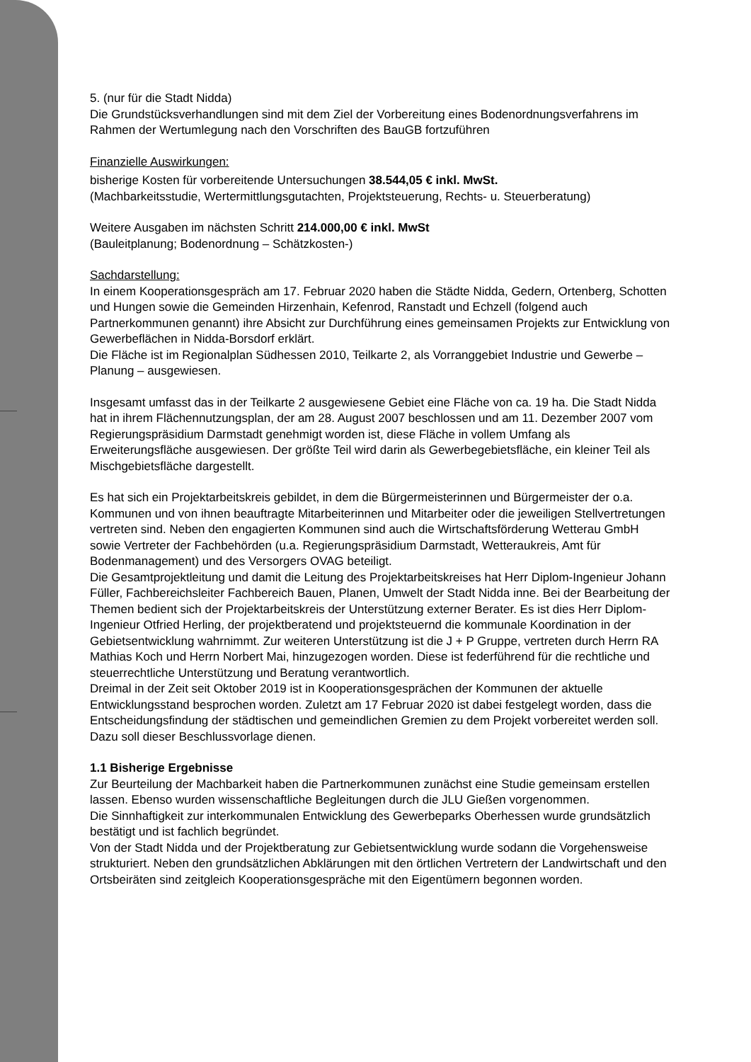5. (nur für die Stadt Nidda)
Die Grundstücksverhandlungen sind mit dem Ziel der Vorbereitung eines Bodenordnungsverfahrens im Rahmen der Wertumlegung nach den Vorschriften des BauGB fortzuführen
Finanzielle Auswirkungen:
bisherige Kosten für vorbereitende Untersuchungen 38.544,05 € inkl. MwSt.
(Machbarkeitsstudie, Wertermittlungsgutachten, Projektsteuerung, Rechts- u. Steuerberatung)
Weitere Ausgaben im nächsten Schritt 214.000,00 € inkl. MwSt
(Bauleitplanung; Bodenordnung – Schätzkosten-)
Sachdarstellung:
In einem Kooperationsgespräch am 17. Februar 2020 haben die Städte Nidda, Gedern, Ortenberg, Schotten und Hungen sowie die Gemeinden Hirzenhain, Kefenrod, Ranstadt und Echzell (folgend auch Partnerkommunen genannt) ihre Absicht zur Durchführung eines gemeinsamen Projekts zur Entwicklung von Gewerbeflächen in Nidda-Borsdorf erklärt.
Die Fläche ist im Regionalplan Südhessen 2010, Teilkarte 2, als Vorranggebiet Industrie und Gewerbe – Planung – ausgewiesen.
Insgesamt umfasst das in der Teilkarte 2 ausgewiesene Gebiet eine Fläche von ca. 19 ha. Die Stadt Nidda hat in ihrem Flächennutzungsplan, der am 28. August 2007 beschlossen und am 11. Dezember 2007 vom Regierungspräsidium Darmstadt genehmigt worden ist, diese Fläche in vollem Umfang als Erweiterungsfläche ausgewiesen. Der größte Teil wird darin als Gewerbegebietsfläche, ein kleiner Teil als Mischgebietsfläche dargestellt.
Es hat sich ein Projektarbeitskreis gebildet, in dem die Bürgermeisterinnen und Bürgermeister der o.a. Kommunen und von ihnen beauftragte Mitarbeiterinnen und Mitarbeiter oder die jeweiligen Stellvertretungen vertreten sind. Neben den engagierten Kommunen sind auch die Wirtschaftsförderung Wetterau GmbH sowie Vertreter der Fachbehörden (u.a. Regierungspräsidium Darmstadt, Wetteraukreis, Amt für Bodenmanagement) und des Versorgers OVAG beteiligt.
Die Gesamtprojektleitung und damit die Leitung des Projektarbeitskreises hat Herr Diplom-Ingenieur Johann Füller, Fachbereichsleiter Fachbereich Bauen, Planen, Umwelt der Stadt Nidda inne. Bei der Bearbeitung der Themen bedient sich der Projektarbeitskreis der Unterstützung externer Berater. Es ist dies Herr Diplom-Ingenieur Otfried Herling, der projektberatend und projektsteuernd die kommunale Koordination in der Gebietsentwicklung wahrnimmt. Zur weiteren Unterstützung ist die J + P Gruppe, vertreten durch Herrn RA Mathias Koch und Herrn Norbert Mai, hinzugezogen worden. Diese ist federführend für die rechtliche und steuerrechtliche Unterstützung und Beratung verantwortlich.
Dreimal in der Zeit seit Oktober 2019 ist in Kooperationsgesprächen der Kommunen der aktuelle Entwicklungsstand besprochen worden. Zuletzt am 17 Februar 2020 ist dabei festgelegt worden, dass die Entscheidungsfindung der städtischen und gemeindlichen Gremien zu dem Projekt vorbereitet werden soll. Dazu soll dieser Beschlussvorlage dienen.
1.1 Bisherige Ergebnisse
Zur Beurteilung der Machbarkeit haben die Partnerkommunen zunächst eine Studie gemeinsam erstellen lassen. Ebenso wurden wissenschaftliche Begleitungen durch die JLU Gießen vorgenommen.
Die Sinnhaftigkeit zur interkommunalen Entwicklung des Gewerbeparks Oberhessen wurde grundsätzlich bestätigt und ist fachlich begründet.
Von der Stadt Nidda und der Projektberatung zur Gebietsentwicklung wurde sodann die Vorgehensweise strukturiert. Neben den grundsätzlichen Abklärungen mit den örtlichen Vertretern der Landwirtschaft und den Ortsbeiräten sind zeitgleich Kooperationsgespräche mit den Eigentümern begonnen worden.